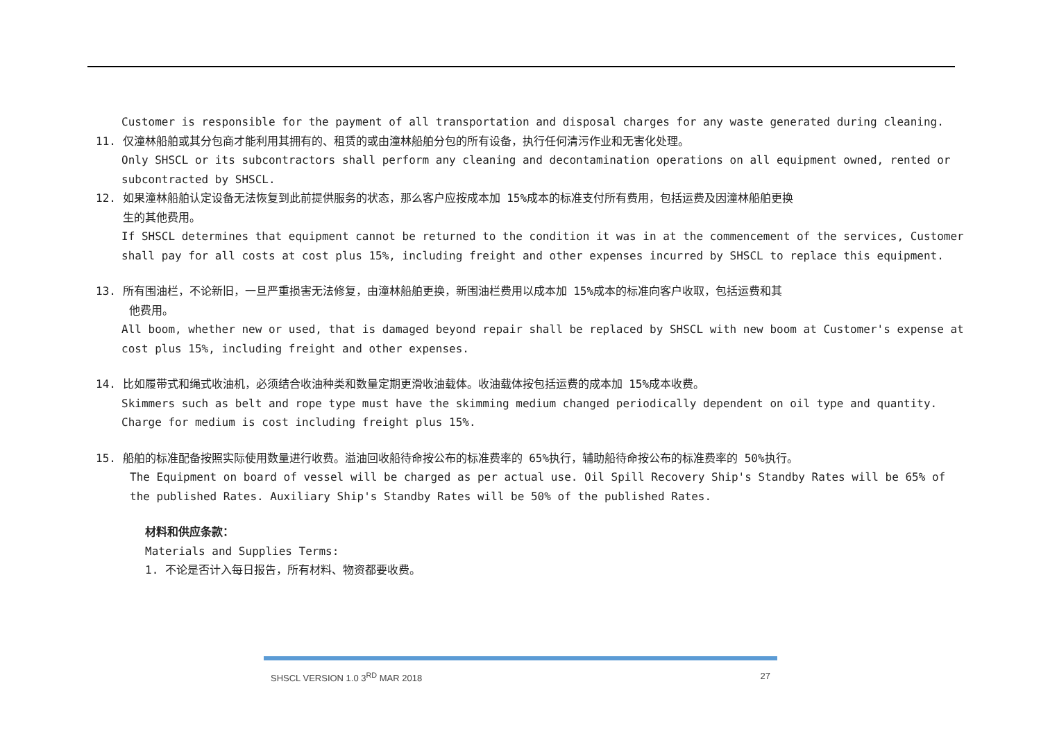Customer is responsible for the payment of all transportation and disposal charges for any waste generated during cleaning.
11. 仅潼林船舶或其分包商才能利用其拥有的、租赁的或由潼林船舶分包的所有设备，执行任何清污作业和无害化处理。
Only SHSCL or its subcontractors shall perform any cleaning and decontamination operations on all equipment owned, rented or subcontracted by SHSCL.
12. 如果潼林船舶认定设备无法恢复到此前提供服务的状态，那么客户应按成本加 15%成本的标准支付所有费用，包括运费及因潼林船舶更换
生的其他费用。
If SHSCL determines that equipment cannot be returned to the condition it was in at the commencement of the services, Customer shall pay for all costs at cost plus 15%, including freight and other expenses incurred by SHSCL to replace this equipment.
13. 所有围油栏，不论新旧，一旦严重损害无法修复，由潼林船舶更换，新围油栏费用以成本加 15%成本的标准向客户收取，包括运费和其
他费用。
All boom, whether new or used, that is damaged beyond repair shall be replaced by SHSCL with new boom at Customer's expense at cost plus 15%, including freight and other expenses.
14. 比如履带式和绳式收油机，必须结合收油种类和数量定期更滑收油载体。收油载体按包括运费的成本加 15%成本收费。
Skimmers such as belt and rope type must have the skimming medium changed periodically dependent on oil type and quantity. Charge for medium is cost including freight plus 15%.
15. 船舶的标准配备按照实际使用数量进行收费。溢油回收船待命按公布的标准费率的 65%执行，辅助船待命按公布的标准费率的 50%执行。
The Equipment on board of vessel will be charged as per actual use. Oil Spill Recovery Ship's Standby Rates will be 65% of the published Rates. Auxiliary Ship's Standby Rates will be 50% of the published Rates.
材料和供应条款：
Materials and Supplies Terms:
1. 不论是否计入每日报告，所有材料、物资都要收费。
SHSCL VERSION 1.0 3<sup>RD</sup> MAR 2018 27